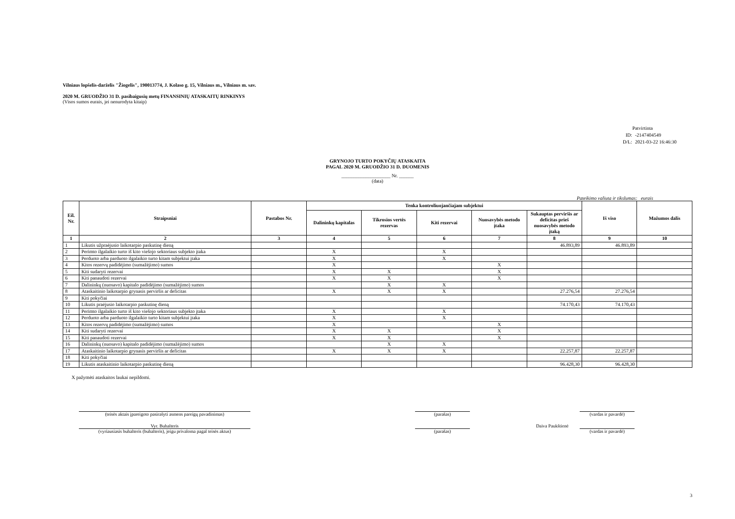Vilniaus lopšelis-darželis "Žiogelis", 190013774, J. Kolaso g. 15, Vilniaus m., Vilniaus m. sav.
2020 M. GRUODŽIO 31 D. pasibaigusių metų FINANSINIŲ ATASKAITŲ RINKINYS
(Visos sumos eurais, jei nenurodyta kitaip)
Patvirtinta
ID: -2147404549
D/L: 2021-03-22 16:46:30
GRYNOJO TURTO POKYČIŲ ATASKAITA
PAGAL 2020 M. GRUODŽIO 31 D. DUOMENIS
____________________ Nr. ______
(data)
Pateikimo valiuta ir tikslumas: eurais
| Eil. Nr. | Straipsniai | Pastabos Nr. | Tenka kontroliuojančiajam subjektui | | | | | Iš viso | Mažumos dalis |
| --- | --- | --- | --- | --- | --- | --- | --- | --- | --- |
| | | | Dalininkų kapitalas | Tikrosios vertės rezervas | Kiti rezervai | Nuosavybės metodo įtaka | Sukauptas perviršis ar deficitas prieš nuosavybės metodo įtaką | | |
| 1 | 2 | 3 | 4 | 5 | 6 | 7 | 8 | 9 | 10 |
| 1 | Likutis užpraėjusio laikotarpio paskutinę dieną | | | | | | 46.893,89 | 46.893,89 | |
| 2 | Perimto ilgalaikio turto iš kito viešojo sektoriaus subjekto įtaka | | X | | X | | | | |
| 3 | Perduoto arba parduoto ilgalaikio turto kitam subjektui įtaka | | X | | X | | | | |
| 4 | Kitos rezervų padidėjimo (sumažėjimo) sumos | | X | | | X | | | |
| 5 | Kiti sudaryti rezervai | | X | X | | X | | | |
| 6 | Kiti panaudoti rezervai | | X | X | | X | | | |
| 7 | Dalininkų (nuosavo) kapitalo padidėjimo (sumažėjimo) sumos | | | X | X | | | | |
| 8 | Ataskaitinio laikotarpio grynasis perviršis ar deficitas | | X | X | X | | 27.276,54 | 27.276,54 | |
| 9 | Kiti pokyčiai | | | | | | | | |
| 10 | Likutis praėjusio laikotarpio paskutinę dieną | | | | | | 74.170,43 | 74.170,43 | |
| 11 | Perimto ilgalaikio turto iš kito viešojo sektoriaus subjekto įtaka | | X | | X | | | | |
| 12 | Perduoto arba parduoto ilgalaikio turto kitam subjektui įtaka | | X | | X | | | | |
| 13 | Kitos rezervų padidėjimo (sumažėjimo) sumos | | X | | | X | | | |
| 14 | Kiti sudaryti rezervai | | X | X | | X | | | |
| 15 | Kiti panaudoti rezervai | | X | X | | X | | | |
| 16 | Dalininkų (nuosavo) kapitalo padidėjimo (sumažėjimo) sumos | | | X | X | | | | |
| 17 | Ataskaitinio laikotarpio grynasis perviršis ar deficitas | | X | X | X | | 22.257,87 | 22.257,87 | |
| 18 | Kiti pokyčiai | | | | | | | | |
| 19 | Likutis ataskaitinio laikotarpio paskutinę dieną | | | | | | 96.428,30 | 96.428,30 | |
X pažymėti ataskaitos laukai nepildomi.
(teisės aktais įpareigoto pasirašyti asmens pareigų pavadinimas)
(parašas) (vardas ir pavardė)
Vyr. Buhalteris Daiva Paukštienė
(vyriausiasis buhalteris (buhalteris), jeigu privaloma pagal teisės aktus)
(parašas) (vardas ir pavardė)
3